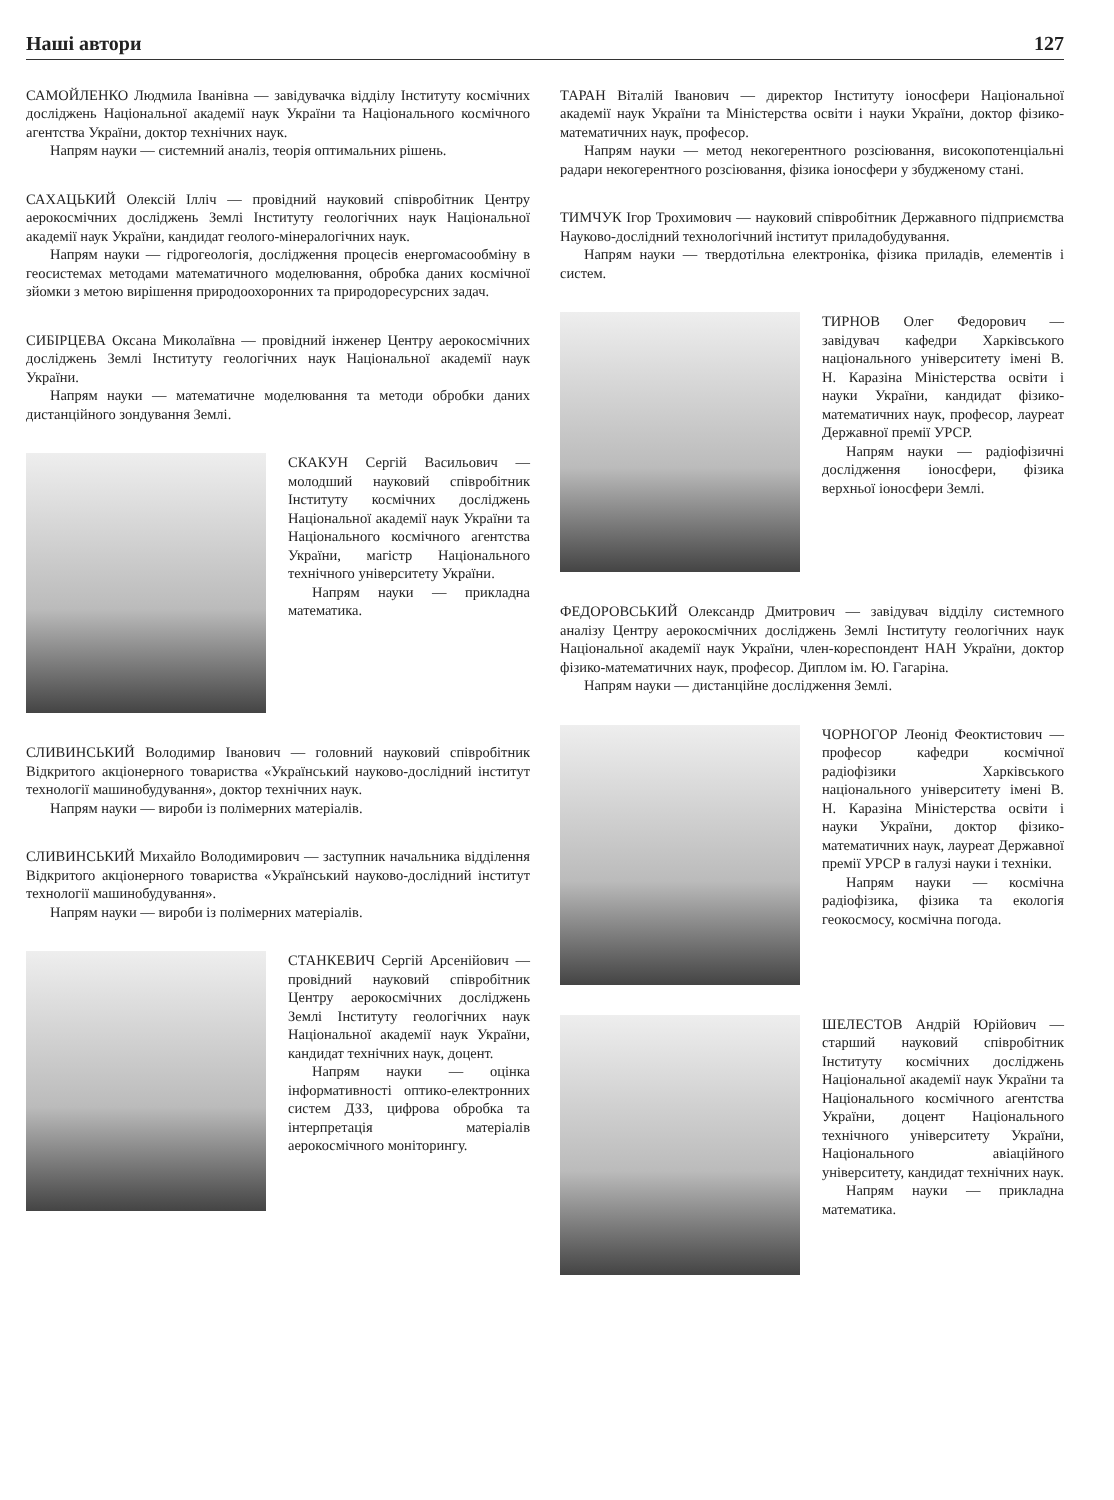Наші автори 127
САМОЙЛЕНКО Людмила Іванівна — завідувачка відділу Інституту космічних досліджень Національної академії наук України та Національного космічного агентства України, доктор технічних наук.
Напрям науки — системний аналіз, теорія оптимальних рішень.
САХАЦЬКИЙ Олексій Ілліч — провідний науковий співробітник Центру аерокосмічних досліджень Землі Інституту геологічних наук Національної академії наук України, кандидат геолого-мінералогічних наук.
Напрям науки — гідрогеологія, дослідження процесів енергомасообміну в геосистемах методами математичного моделювання, обробка даних космічної зйомки з метою вирішення природоохоронних та природоресурсних задач.
СИБІРЦЕВА Оксана Миколаївна — провідний інженер Центру аерокосмічних досліджень Землі Інституту геологічних наук Національної академії наук України.
Напрям науки — математичне моделювання та методи обробки даних дистанційного зондування Землі.
СКАКУН Сергій Васильович — молодший науковий співробітник Інституту космічних досліджень Національної академії наук України та Національного космічного агентства України, магістр Національного технічного університету України.
Напрям науки — прикладна математика.
СЛИВИНСЬКИЙ Володимир Іванович — головний науковий співробітник Відкритого акціонерного товариства «Український науково-дослідний інститут технології машинобудування», доктор технічних наук.
Напрям науки — вироби із полімерних матеріалів.
СЛИВИНСЬКИЙ Михайло Володимирович — заступник начальника відділення Відкритого акціонерного товариства «Український науково-дослідний інститут технології машинобудування».
Напрям науки — вироби із полімерних матеріалів.
СТАНКЕВИЧ Сергій Арсенійович — провідний науковий співробітник Центру аерокосмічних досліджень Землі Інституту геологічних наук Національної академії наук України, кандидат технічних наук, доцент.
Напрям науки — оцінка інформативності оптико-електронних систем ДЗЗ, цифрова обробка та інтерпретація матеріалів аерокосмічного моніторингу.
ТАРАН Віталій Іванович — директор Інституту іоносфери Національної академії наук України та Міністерства освіти і науки України, доктор фізико-математичних наук, професор.
Напрям науки — метод некогерентного розсіювання, високопотенціальні радари некогерентного розсіювання, фізика іоносфери у збудженому стані.
ТИМЧУК Ігор Трохимович — науковий співробітник Державного підприємства Науково-дослідний технологічний інститут приладобудування.
Напрям науки — твердотільна електроніка, фізика приладів, елементів і систем.
ТИРНОВ Олег Федорович — завідувач кафедри Харківського національного університету імені В. Н. Каразіна Міністерства освіти і науки України, кандидат фізико-математичних наук, професор, лауреат Державної премії УРСР.
Напрям науки — радіофізичні дослідження іоносфери, фізика верхньої іоносфери Землі.
ФЕДОРОВСЬКИЙ Олександр Дмитрович — завідувач відділу системного аналізу Центру аерокосмічних досліджень Землі Інституту геологічних наук Національної академії наук України, член-кореспондент НАН України, доктор фізико-математичних наук, професор. Диплом ім. Ю. Гагаріна.
Напрям науки — дистанційне дослідження Землі.
ЧОРНОГОР Леонід Феоктистович — професор кафедри космічної радіофізики Харківського національного університету імені В. Н. Каразіна Міністерства освіти і науки України, доктор фізико-математичних наук, лауреат Державної премії УРСР в галузі науки і техніки.
Напрям науки — космічна радіофізика, фізика та екологія геокосмосу, космічна погода.
ШЕЛЕСТОВ Андрій Юрійович — старший науковий співробітник Інституту космічних досліджень Національної академії наук України та Національного космічного агентства України, доцент Національного технічного університету України, Національного авіаційного університету, кандидат технічних наук.
Напрям науки — прикладна математика.